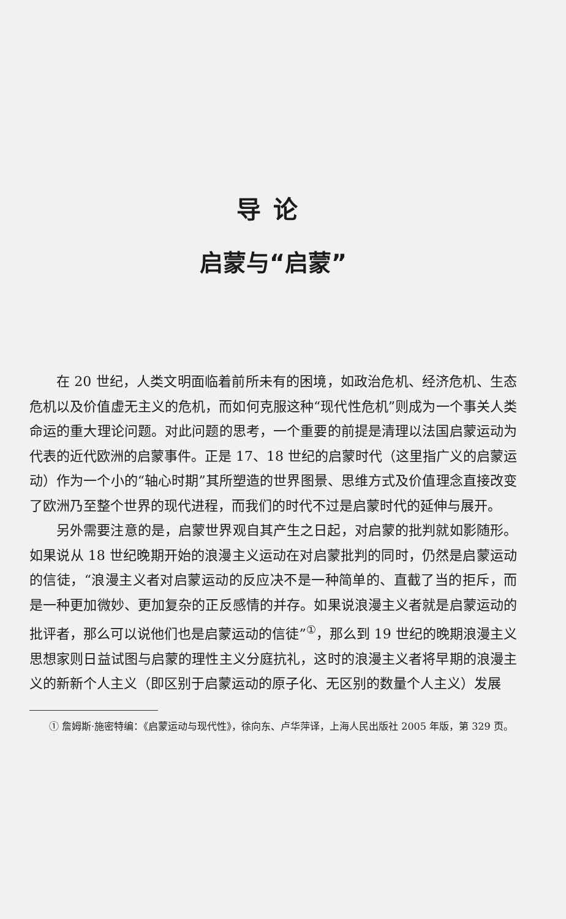导论
启蒙与“启蒙”
在 20 世纪，人类文明面临着前所未有的困境，如政治危机、经济危机、生态危机以及价值虚无主义的危机，而如何克服这种“现代性危机”则成为一个事关人类命运的重大理论问题。对此问题的思考，一个重要的前提是清理以法国启蒙运动为代表的近代欧洲的启蒙事件。正是 17、18 世纪的启蒙时代（这里指广义的启蒙运动）作为一个小的“轴心时期”其所塑造的世界图景、思维方式及价值理念直接改变了欧洲乃至整个世界的现代进程，而我们的时代不过是启蒙时代的延伸与展开。
另外需要注意的是，启蒙世界观自其产生之日起，对启蒙的批判就如影随形。如果说从 18 世纪晚期开始的浪漫主义运动在对启蒙批判的同时，仍然是启蒙运动的信徒，“浪漫主义者对启蒙运动的反应决不是一种简单的、直截了当的拒斥，而是一种更加微妙、更加复杂的正反感情的并存。如果说浪漫主义者就是启蒙运动的批评者，那么可以说他们也是启蒙运动的信徒”<sup>①</sup>，那么到 19 世纪的晚期浪漫主义思想家则日益试图与启蒙的理性主义分庭抗礼，这时的浪漫主义者将早期的浪漫主义的新新个人主义（即区别于启蒙运动的原子化、无区别的数量个人主义）发展
① 詹姆斯·施密特编：《启蒙运动与现代性》，徐向东、卢华萍译，上海人民出版社 2005 年版，第 329 页。